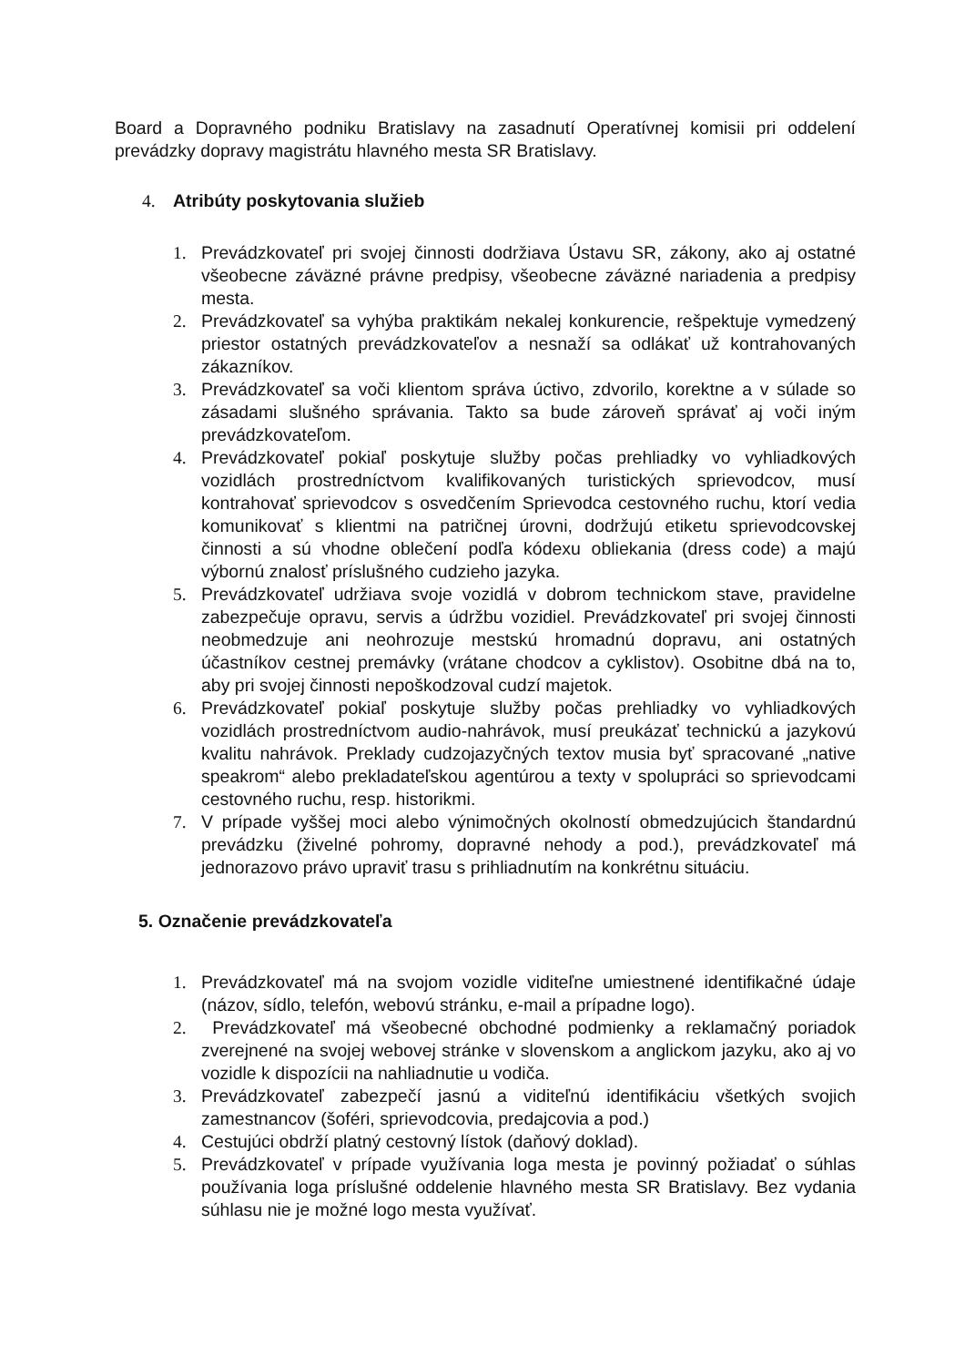Board a Dopravného podniku Bratislavy na zasadnutí Operatívnej komisii pri oddelení prevádzky dopravy magistrátu hlavného mesta SR Bratislavy.
4. Atribúty poskytovania služieb
1. Prevádzkovateľ pri svojej činnosti dodržiava Ústavu SR, zákony, ako aj ostatné všeobecne záväzné právne predpisy, všeobecne záväzné nariadenia a predpisy mesta.
2. Prevádzkovateľ sa vyhýba praktikám nekalej konkurencie, rešpektuje vymedzený priestor ostatných prevádzkovateľov a nesnaží sa odlákať už kontrahovaných zákazníkov.
3. Prevádzkovateľ sa voči klientom správa úctivo, zdvorilo, korektne a v súlade so zásadami slušného správania. Takto sa bude zároveň správať aj voči iným prevádzkovateľom.
4. Prevádzkovateľ pokiaľ poskytuje služby počas prehliadky vo vyhliadkových vozidlách prostredníctvom kvalifikovaných turistických sprievodcov, musí kontrahovať sprievodcov s osvedčením Sprievodca cestovného ruchu, ktorí vedia komunikovať s klientmi na patričnej úrovni, dodržujú etiketu sprievodcovskej činnosti a sú vhodne oblečení podľa kódexu obliekania (dress code) a majú výbornú znalosť príslušného cudzieho jazyka.
5. Prevádzkovateľ udržiava svoje vozidlá v dobrom technickom stave, pravidelne zabezpečuje opravu, servis a údržbu vozidiel. Prevádzkovateľ pri svojej činnosti neobmedzuje ani neohrozuje mestskú hromadnú dopravu, ani ostatných účastníkov cestnej premávky (vrátane chodcov a cyklistov). Osobitne dbá na to, aby pri svojej činnosti nepoškodzoval cudzí majetok.
6. Prevádzkovateľ pokiaľ poskytuje služby počas prehliadky vo vyhliadkových vozidlách prostredníctvom audio-nahrávok, musí preukázať technickú a jazykovú kvalitu nahrávok. Preklady cudzojazyčných textov musia byť spracované „native speakrom“ alebo prekladateľskou agentúrou a texty v spolupráci so sprievodcami cestovného ruchu, resp. historikmi.
7. V prípade vyššej moci alebo výnimočných okolností obmedzujúcich štandardnú prevádzku (živelné pohromy, dopravné nehody a pod.), prevádzkovateľ má jednorazovo právo upraviť trasu s prihliadnutím na konkrétnu situáciu.
5. Označenie prevádzkovateľa
1. Prevádzkovateľ má na svojom vozidle viditeľne umiestnené identifikačné údaje (názov, sídlo, telefón, webovú stránku, e-mail a prípadne logo).
2. Prevádzkovateľ má všeobecné obchodné podmienky a reklamačný poriadok zverejnené na svojej webovej stránke v slovenskom a anglickom jazyku, ako aj vo vozidle k dispozícii na nahliadnutie u vodiča.
3. Prevádzkovateľ zabezpečí jasnú a viditeľnú identifikáciu všetkých svojich zamestnancov (šoféri, sprievodcovia, predajcovia a pod.)
4. Cestujúci obdrží platný cestovný lístok (daňový doklad).
5. Prevádzkovateľ v prípade využívania loga mesta je povinný požiadať o súhlas používania loga príslušné oddelenie hlavného mesta SR Bratislavy. Bez vydania súhlasu nie je možné logo mesta využívať.